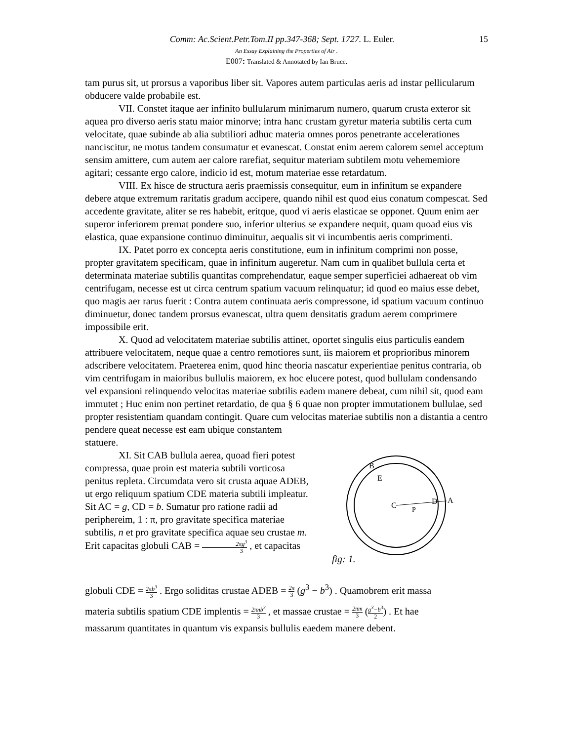15 Comm: Ac.Scient.Petr.Tom.II pp.347-368; Sept. 1727. L. Euler.
An Essay Explaining the Properties of Air .
E007: Translated & Annotated by Ian Bruce.
tam purus sit, ut prorsus a vaporibus liber sit. Vapores autem particulas aeris ad instar pellicularum obducere valde probabile est.
VII. Constet itaque aer infinito bullularum minimarum numero, quarum crusta exteror sit aquea pro diverso aeris statu maior minorve; intra hanc crustam gyretur materia subtilis certa cum velocitate, quae subinde ab alia subtiliori adhuc materia omnes poros penetrante accelerationes nanciscitur, ne motus tandem consumatur et evanescat. Constat enim aerem calorem semel acceptum sensim amittere, cum autem aer calore rarefiat, sequitur materiam subtilem motu vehememiore agitari; cessante ergo calore, indicio id est, motum materiae esse retardatum.
VIII. Ex hisce de structura aeris praemissis consequitur, eum in infinitum se expandere debere atque extremum raritatis gradum accipere, quando nihil est quod eius conatum compescat. Sed accedente gravitate, aliter se res habebit, eritque, quod vi aeris elasticae se opponet. Quum enim aer superor inferiorem premat pondere suo, inferior ulterius se expandere nequit, quam quoad eius vis elastica, quae expansione continuo diminuitur, aequalis sit vi incumbentis aeris comprimenti.
IX. Patet porro ex concepta aeris constitutione, eum in infinitum comprimi non posse, propter gravitatem specificam, quae in infinitum augeretur. Nam cum in qualibet bullula certa et determinata materiae subtilis quantitas comprehendatur, eaque semper superficiei adhaereat ob vim centrifugam, necesse est ut circa centrum spatium vacuum relinquatur; id quod eo maius esse debet, quo magis aer rarus fuerit : Contra autem continuata aeris compressone, id spatium vacuum continuo diminuetur, donec tandem prorsus evanescat, ultra quem densitatis gradum aerem comprimere impossibile erit.
X. Quod ad velocitatem materiae subtilis attinet, oportet singulis eius particulis eandem attribuere velocitatem, neque quae a centro remotiores sunt, iis maiorem et proprioribus minorem adscribere velocitatem. Praeterea enim, quod hinc theoria nascatur experientiae penitus contraria, ob vim centrifugam in maioribus bullulis maiorem, ex hoc elucere potest, quod bullulam condensando vel expansioni relinquendo velocitas materiae subtilis eadem manere debeat, cum nihil sit, quod eam immutet ; Huc enim non pertinet retardatio, de qua § 6 quae non propter immutationem bullulae, sed propter resistentiam quandam contingit. Quare cum velocitas materiae subtilis non a distantia a centro pendere queat necesse est eam ubique constantem
statuere.
XI. Sit CAB bullula aerea, quoad fieri potest compressa, quae proin est materia subtili vorticosa penitus repleta. Circumdata vero sit crusta aquae ADEB, ut ergo reliquum spatium CDE materia subtili impleatur. Sit AC = g, CD = b. Sumatur pro ratione radii ad periphereim, 1 : π, pro gravitate specifica materiae subtilis, n et pro gravitate specifica aquae seu crustae m. Erit capacitas globuli CAB = 2πg<sup>3</sup> 3 , et capacitas
B
E
C
D
A
P
fig: 1.
globuli CDE = 2πb<sup>3</sup> 3 . Ergo soliditas crustae ADEB = 2π 3 (g<sup>3</sup> − b<sup>3</sup>) . Quamobrem erit massa
materia subtilis spatium CDE implentis = 2πnb<sup>3</sup> 3 , et massae crustae = 2πm 3 (g<sup>3</sup>−b<sup>3</sup> 2) . Et hae
massarum quantitates in quantum vis expansis bullulis eaedem manere debent.